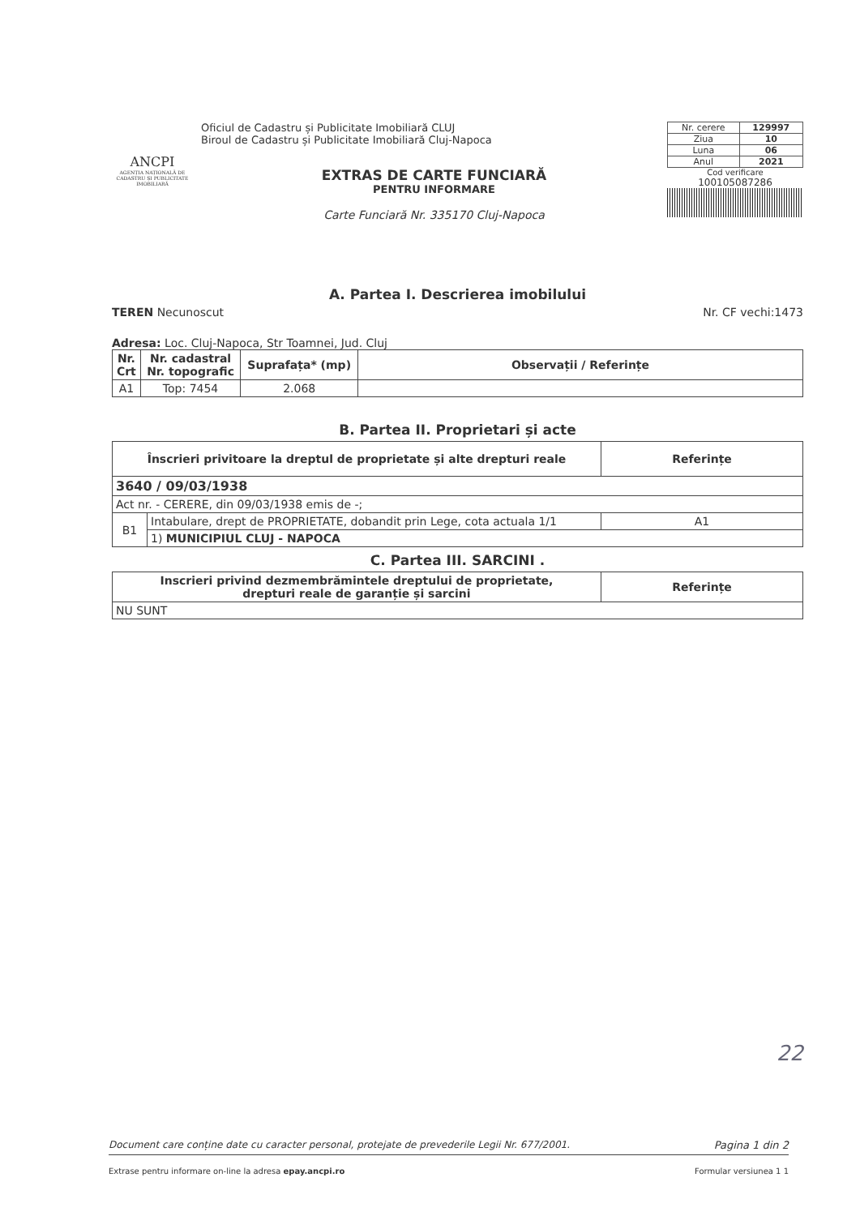ANCPI
AGENȚIA NAȚIONALĂ DE CADASTRU ȘI PUBLICITATE IMOBILIARĂ
Oficiul de Cadastru și Publicitate Imobiliară CLUJ
Biroul de Cadastru și Publicitate Imobiliară Cluj-Napoca
EXTRAS DE CARTE FUNCIARĂ
PENTRU INFORMARE
Carte Funciară Nr. 335170 Cluj-Napoca
| Nr. cerere | 129997 |
| Ziua | 10 |
| Luna | 06 |
| Anul | 2021 |
Cod verificare
100105087286
A. Partea I. Descrierea imobilului
TEREN Necunoscut Nr. CF vechi:1473
Adresa: Loc. Cluj-Napoca, Str Toamnei, Jud. Cluj
| Nr. Crt | Nr. cadastral Nr. topografic | Suprafața* (mp) | Observații / Referințe |
| --- | --- | --- | --- |
| A1 | Top: 7454 | 2.068 | |
B. Partea II. Proprietari și acte
| Înscrieri privitoare la dreptul de proprietate și alte drepturi reale | | Referințe |
| --- | --- | --- |
| 3640 / 09/03/1938 | | |
| Act nr. - CERERE, din 09/03/1938 emis de -; | | |
| B1 | Intabulare, drept de PROPRIETATE, dobandit prin Lege, cota actuala 1/1 | A1 |
| | 1) MUNICIPIUL CLUJ - NAPOCA | |
C. Partea III. SARCINI .
| Inscrieri privind dezmembrămintele dreptului de proprietate, drepturi reale de garanție și sarcini | Referințe |
| --- | --- |
| NU SUNT | |
22
Document care conține date cu caracter personal, protejate de prevederile Legii Nr. 677/2001. Pagina 1 din 2
Extrase pentru informare on-line la adresa epay.ancpi.ro Formular versiunea 1 1